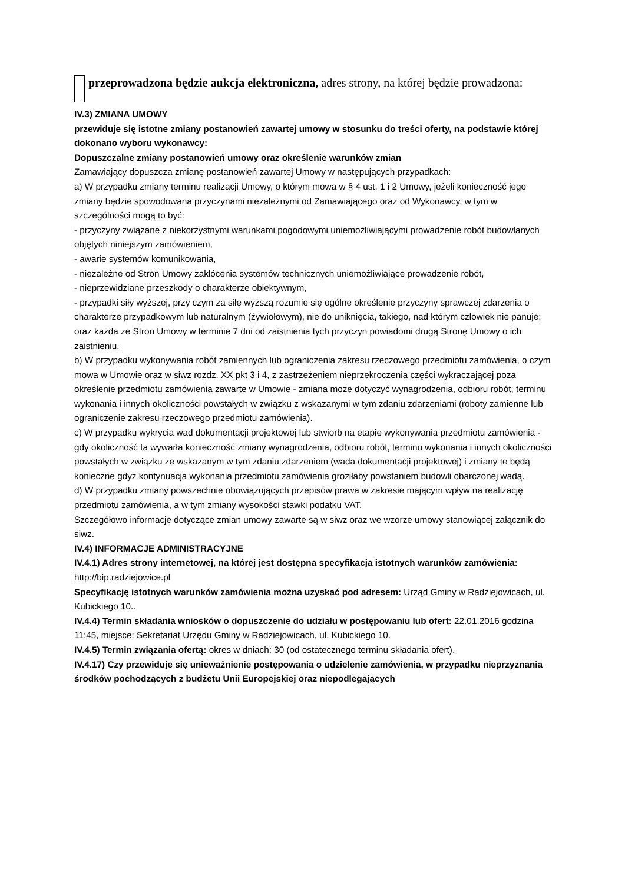przeprowadzona będzie aukcja elektroniczna, adres strony, na której będzie prowadzona:
IV.3) ZMIANA UMOWY
przewiduje się istotne zmiany postanowień zawartej umowy w stosunku do treści oferty, na podstawie której dokonano wyboru wykonawcy:
Dopuszczalne zmiany postanowień umowy oraz określenie warunków zmian
Zamawiający dopuszcza zmianę postanowień zawartej Umowy w następujących przypadkach:
a) W przypadku zmiany terminu realizacji Umowy, o którym mowa w § 4 ust. 1 i 2 Umowy, jeżeli konieczność jego zmiany będzie spowodowana przyczynami niezależnymi od Zamawiającego oraz od Wykonawcy, w tym w szczególności mogą to być:
- przyczyny związane z niekorzystnymi warunkami pogodowymi uniemożliwiającymi prowadzenie robót budowlanych objętych niniejszym zamówieniem,
- awarie systemów komunikowania,
- niezależne od Stron Umowy zakłócenia systemów technicznych uniemożliwiające prowadzenie robót,
- nieprzewidziane przeszkody o charakterze obiektywnym,
- przypadki siły wyższej, przy czym za siłę wyższą rozumie się ogólne określenie przyczyny sprawczej zdarzenia o charakterze przypadkowym lub naturalnym (żywiołowym), nie do uniknięcia, takiego, nad którym człowiek nie panuje;
oraz każda ze Stron Umowy w terminie 7 dni od zaistnienia tych przyczyn powiadomi drugą Stronę Umowy o ich zaistnieniu.
b) W przypadku wykonywania robót zamiennych lub ograniczenia zakresu rzeczowego przedmiotu zamówienia, o czym mowa w Umowie oraz w siwz rozdz. XX pkt 3 i 4, z zastrzeżeniem nieprzekroczenia części wykraczającej poza określenie przedmiotu zamówienia zawarte w Umowie - zmiana może dotyczyć wynagrodzenia, odbioru robót, terminu wykonania i innych okoliczności powstałych w związku z wskazanymi w tym zdaniu zdarzeniami (roboty zamienne lub ograniczenie zakresu rzeczowego przedmiotu zamówienia).
c) W przypadku wykrycia wad dokumentacji projektowej lub stwiorb na etapie wykonywania przedmiotu zamówienia - gdy okoliczność ta wywarła konieczność zmiany wynagrodzenia, odbioru robót, terminu wykonania i innych okoliczności powstałych w związku ze wskazanym w tym zdaniu zdarzeniem (wada dokumentacji projektowej) i zmiany te będą konieczne gdyż kontynuacja wykonania przedmiotu zamówienia groziłaby powstaniem budowli obarczonej wadą.
d) W przypadku zmiany powszechnie obowiązujących przepisów prawa w zakresie mającym wpływ na realizację przedmiotu zamówienia, a w tym zmiany wysokości stawki podatku VAT.
Szczegółowo informacje dotyczące zmian umowy zawarte są w siwz oraz we wzorze umowy stanowiącej załącznik do siwz.
IV.4) INFORMACJE ADMINISTRACYJNE
IV.4.1) Adres strony internetowej, na której jest dostępna specyfikacja istotnych warunków zamówienia: http://bip.radziejowice.pl
Specyfikację istotnych warunków zamówienia można uzyskać pod adresem: Urząd Gminy w Radziejowicach, ul. Kubickiego 10..
IV.4.4) Termin składania wniosków o dopuszczenie do udziału w postępowaniu lub ofert: 22.01.2016 godzina 11:45, miejsce: Sekretariat Urzędu Gminy w Radziejowicach, ul. Kubickiego 10.
IV.4.5) Termin związania ofertą: okres w dniach: 30 (od ostatecznego terminu składania ofert).
IV.4.17) Czy przewiduje się unieważnienie postępowania o udzielenie zamówienia, w przypadku nieprzyznania środków pochodzących z budżetu Unii Europejskiej oraz niepodlegających